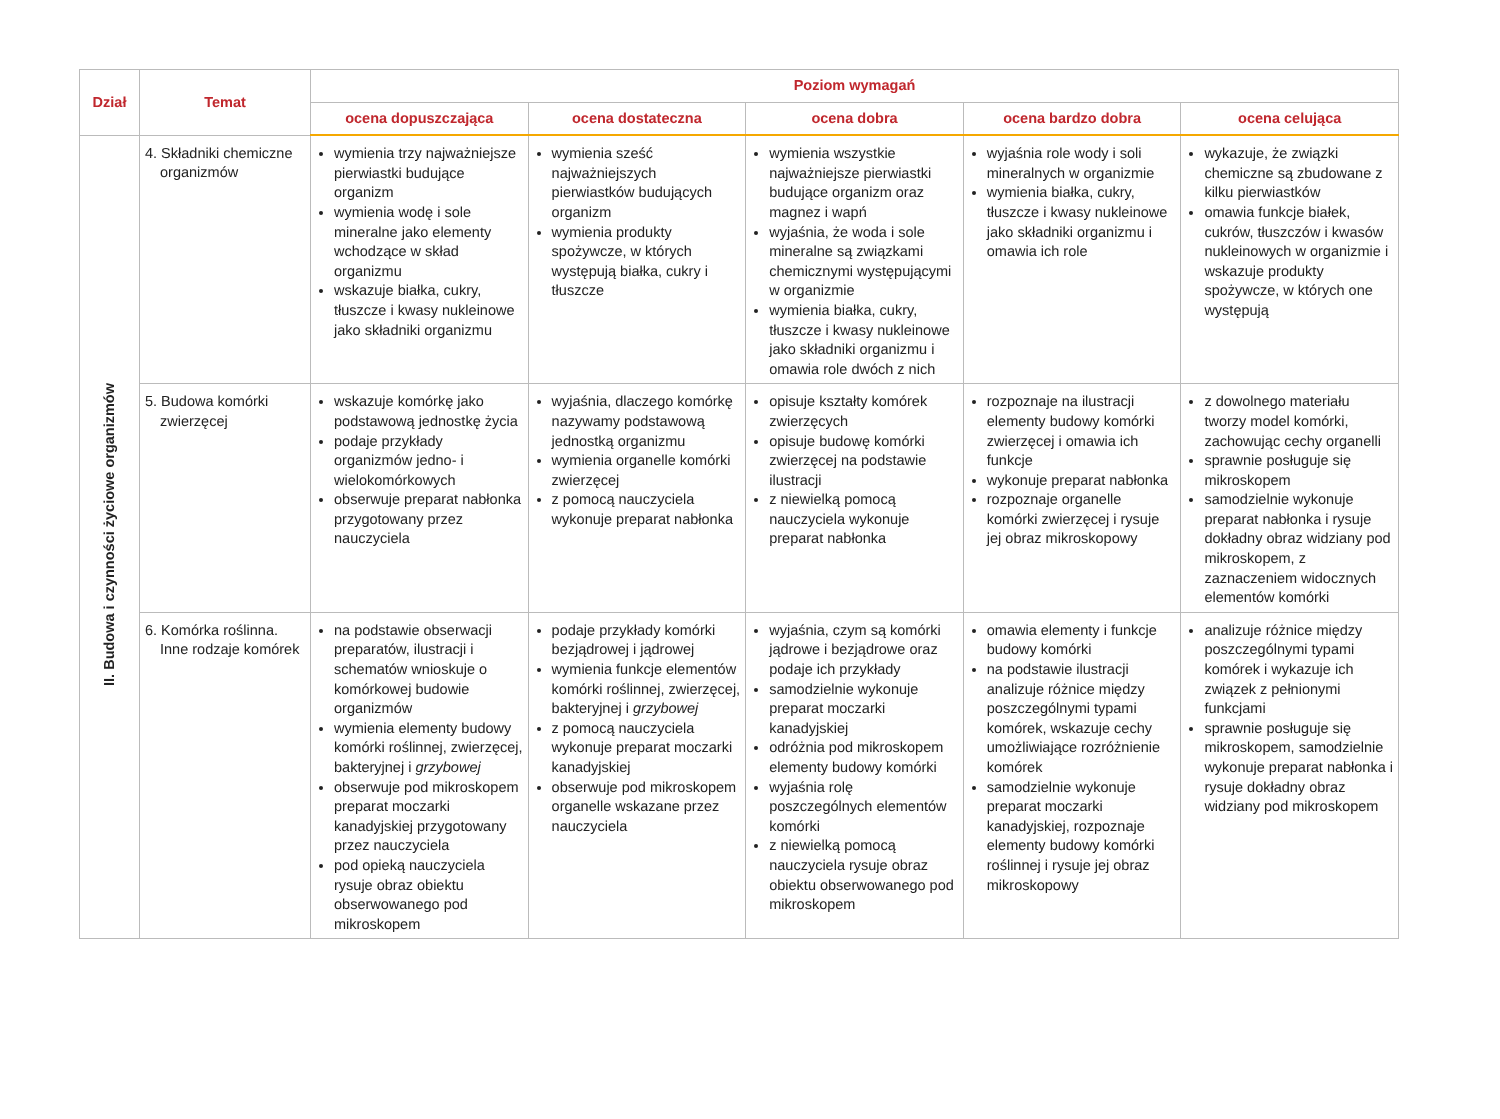| Dział | Temat | Poziom wymagań | | | | |
| --- | --- | --- | --- | --- | --- | --- |
| | | ocena dopuszczająca | ocena dostateczna | ocena dobra | ocena bardzo dobra | ocena celująca |
| II. Budowa i czynności życiowe organizmów | 4. Składniki chemiczne organizmów | wymienia trzy najważniejsze pierwiastki budujące organizm wymienia wodę i sole mineralne jako elementy wchodzące w skład organizmu wskazuje białka, cukry, tłuszcze i kwasy nukleinowe jako składniki organizmu | wymienia sześć najważniejszych pierwiastków budujących organizm wymienia produkty spożywcze, w których występują białka, cukry i tłuszcze | wymienia wszystkie najważniejsze pierwiastki budujące organizm oraz magnez i wapń wyjaśnia, że woda i sole mineralne są związkami chemicznymi występującymi w organizmie wymienia białka, cukry, tłuszcze i kwasy nukleinowe jako składniki organizmu i omawia role dwóch z nich | wyjaśnia role wody i soli mineralnych w organizmie wymienia białka, cukry, tłuszcze i kwasy nukleinowe jako składniki organizmu i omawia ich role | wykazuje, że związki chemiczne są zbudowane z kilku pierwiastków omawia funkcje białek, cukrów, tłuszczów i kwasów nukleinowych w organizmie i wskazuje produkty spożywcze, w których one występują |
| | 5. Budowa komórki zwierzęcej | wskazuje komórkę jako podstawową jednostkę życia podaje przykłady organizmów jedno- i wielokomórkowych obserwuje preparat nabłonka przygotowany przez nauczyciela | wyjaśnia, dlaczego komórkę nazywamy podstawową jednostką organizmu wymienia organelle komórki zwierzęcej z pomocą nauczyciela wykonuje preparat nabłonka | opisuje kształty komórek zwierzęcych opisuje budowę komórki zwierzęcej na podstawie ilustracji z niewielką pomocą nauczyciela wykonuje preparat nabłonka | rozpoznaje na ilustracji elementy budowy komórki zwierzęcej i omawia ich funkcje wykonuje preparat nabłonka rozpoznaje organelle komórki zwierzęcej i rysuje jej obraz mikroskopowy | z dowolnego materiału tworzy model komórki, zachowując cechy organelli sprawnie posługuje się mikroskopem samodzielnie wykonuje preparat nabłonka i rysuje dokładny obraz widziany pod mikroskopem, z zaznaczeniem widocznych elementów komórki |
| | 6. Komórka roślinna. Inne rodzaje komórek | na podstawie obserwacji preparatów, ilustracji i schematów wnioskuje o komórkowej budowie organizmów wymienia elementy budowy komórki roślinnej, zwierzęcej, bakteryjnej i grzybowej obserwuje pod mikroskopem preparat moczarki kanadyjskiej przygotowany przez nauczyciela pod opieką nauczyciela rysuje obraz obiektu obserwowanego pod mikroskopem | podaje przykłady komórki bezjądrowej i jądrowej wymienia funkcje elementów komórki roślinnej, zwierzęcej, bakteryjnej i grzybowej z pomocą nauczyciela wykonuje preparat moczarki kanadyjskiej obserwuje pod mikroskopem organelle wskazane przez nauczyciela | wyjaśnia, czym są komórki jądrowe i bezjądrowe oraz podaje ich przykłady samodzielnie wykonuje preparat moczarki kanadyjskiej odróżnia pod mikroskopem elementy budowy komórki wyjaśnia rolę poszczególnych elementów komórki z niewielką pomocą nauczyciela rysuje obraz obiektu obserwowanego pod mikroskopem | omawia elementy i funkcje budowy komórki na podstawie ilustracji analizuje różnice między poszczególnymi typami komórek, wskazuje cechy umożliwiające rozróżnienie komórek samodzielnie wykonuje preparat moczarki kanadyjskiej, rozpoznaje elementy budowy komórki roślinnej i rysuje jej obraz mikroskopowy | analizuje różnice między poszczególnymi typami komórek i wykazuje ich związek z pełnionymi funkcjami sprawnie posługuje się mikroskopem, samodzielnie wykonuje preparat nabłonka i rysuje dokładny obraz widziany pod mikroskopem |